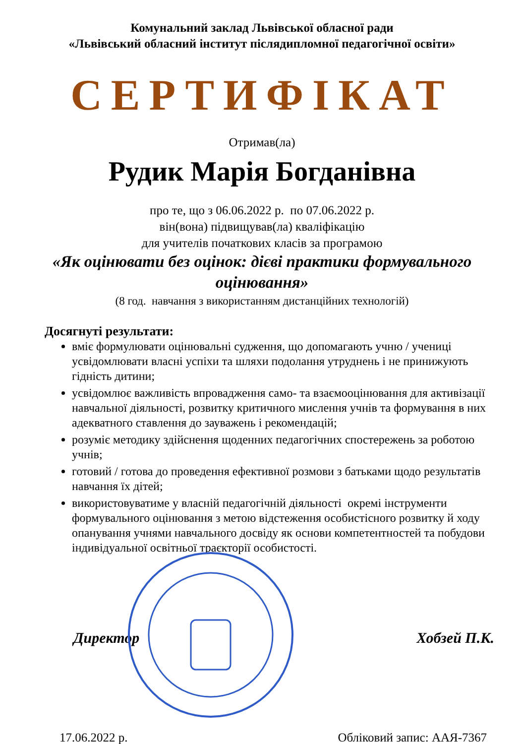Комунальний заклад Львівської обласної ради
«Львівський обласний інститут післядипломної педагогічної освіти»
СЕРТИФІКАТ
Отримав(ла)
Рудик Марія Богданівна
про те, що з 06.06.2022 р. по 07.06.2022 р.
він(вона) підвищував(ла) кваліфікацію
для учителів початкових класів за програмою
«Як оцінювати без оцінок: дієві практики формувального оцінювання»
(8 год. навчання з використанням дистанційних технологій)
Досягнуті результати:
вміє формулювати оцінювальні судження, що допомагають учню / учениці усвідомлювати власні успіхи та шляхи подолання утруднень і не принижують гідність дитини;
усвідомлює важливість впровадження само- та взаємооцінювання для активізації навчальної діяльності, розвитку критичного мислення учнів та формування в них адекватного ставлення до зауважень і рекомендацій;
розуміє методику здійснення щоденних педагогічних спостережень за роботою учнів;
готовий / готова до проведення ефективної розмови з батьками щодо результатів навчання їх дітей;
використовуватиме у власній педагогічній діяльності окремі інструменти формувального оцінювання з метою відстеження особистісного розвитку й ходу опанування учнями навчального досвіду як основи компетентностей та побудови індивідуальної освітньої траєкторії особистості.
Директор Хобзей П.К.
17.06.2022 р. Обліковий запис: ААЯ-7367